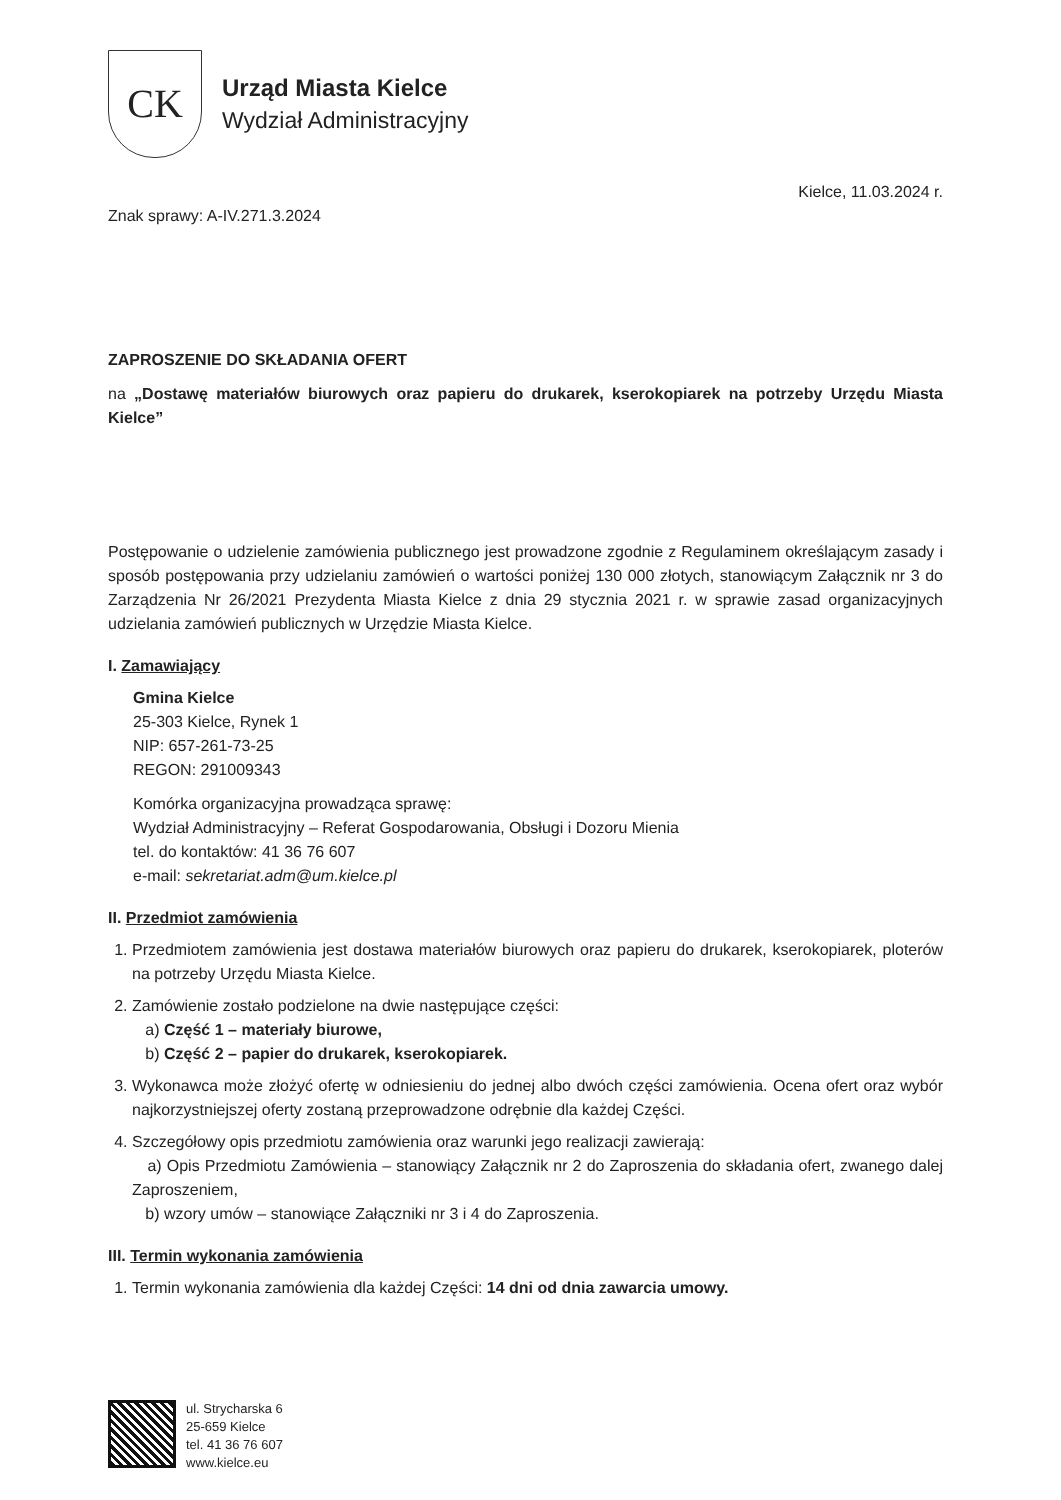CK
Urząd Miasta Kielce
Wydział Administracyjny
Kielce, 11.03.2024 r.
Znak sprawy: A-IV.271.3.2024
ZAPROSZENIE DO SKŁADANIA OFERT
na „Dostawę materiałów biurowych oraz papieru do drukarek, kserokopiarek na potrzeby Urzędu Miasta Kielce”
Postępowanie o udzielenie zamówienia publicznego jest prowadzone zgodnie z Regulaminem określającym zasady i sposób postępowania przy udzielaniu zamówień o wartości poniżej 130 000 złotych, stanowiącym Załącznik nr 3 do Zarządzenia Nr 26/2021 Prezydenta Miasta Kielce z dnia 29 stycznia 2021 r. w sprawie zasad organizacyjnych udzielania zamówień publicznych w Urzędzie Miasta Kielce.
I. Zamawiający
Gmina Kielce
25-303 Kielce, Rynek 1
NIP: 657-261-73-25
REGON: 291009343
Komórka organizacyjna prowadząca sprawę:
Wydział Administracyjny – Referat Gospodarowania, Obsługi i Dozoru Mienia
tel. do kontaktów: 41 36 76 607
e-mail: sekretariat.adm@um.kielce.pl
II. Przedmiot zamówienia
1. Przedmiotem zamówienia jest dostawa materiałów biurowych oraz papieru do drukarek, kserokopiarek, ploterów na potrzeby Urzędu Miasta Kielce.
2. Zamówienie zostało podzielone na dwie następujące części:
a) Część 1 – materiały biurowe,
b) Część 2 – papier do drukarek, kserokopiarek.
3. Wykonawca może złożyć ofertę w odniesieniu do jednej albo dwóch części zamówienia. Ocena ofert oraz wybór najkorzystniejszej oferty zostaną przeprowadzone odrębnie dla każdej Części.
4. Szczegółowy opis przedmiotu zamówienia oraz warunki jego realizacji zawierają:
a) Opis Przedmiotu Zamówienia – stanowiący Załącznik nr 2 do Zaproszenia do składania ofert, zwanego dalej Zaproszeniem,
b) wzory umów – stanowiące Załączniki nr 3 i 4 do Zaproszenia.
III. Termin wykonania zamówienia
1. Termin wykonania zamówienia dla każdej Części: 14 dni od dnia zawarcia umowy.
ul. Strycharska 6
25-659 Kielce
tel. 41 36 76 607
www.kielce.eu